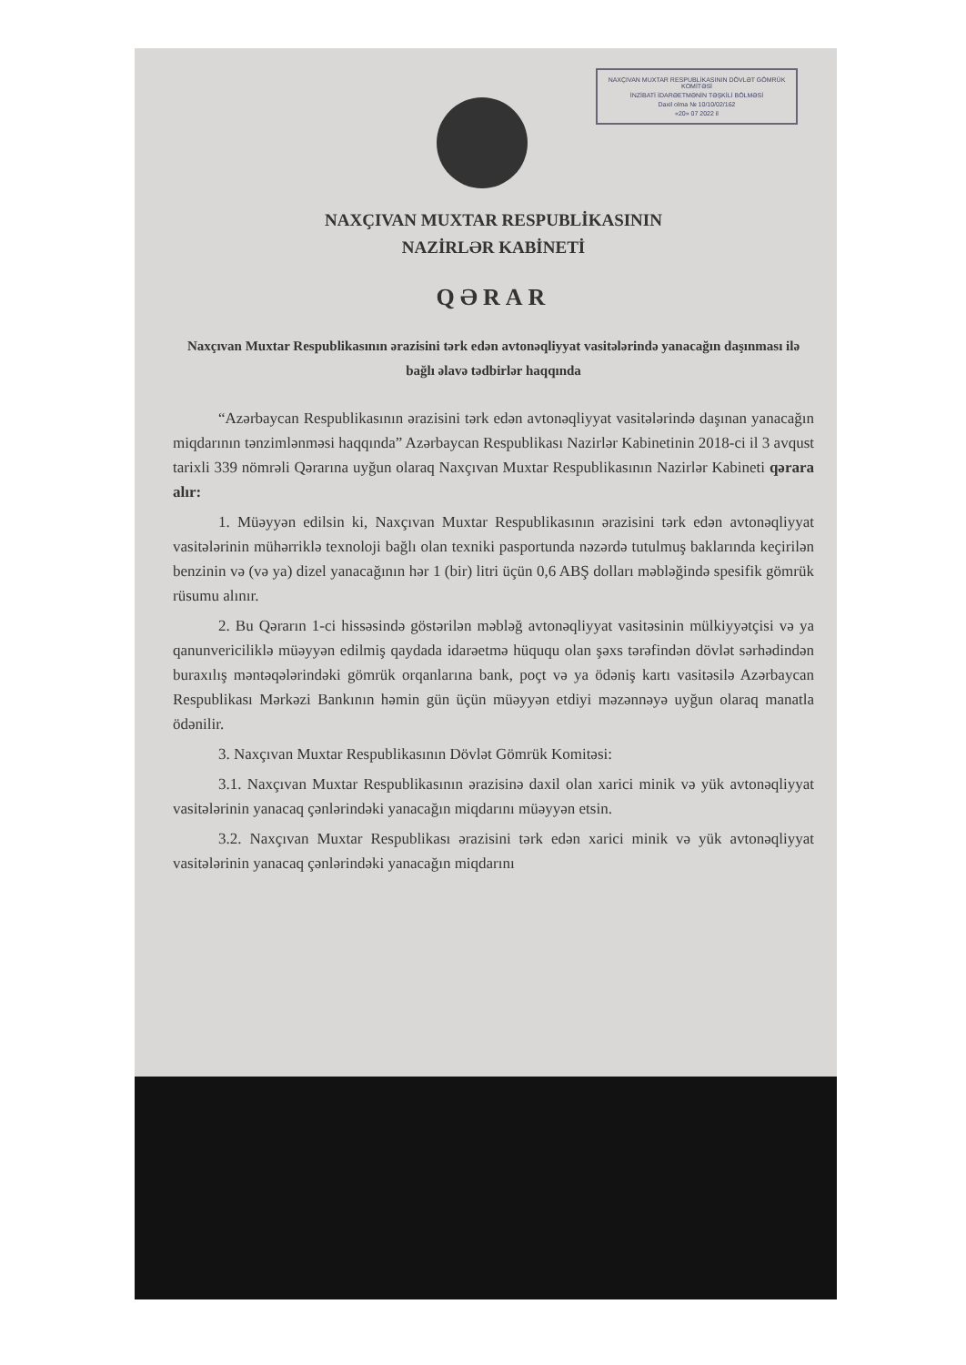NAXÇIVAN MUXTAR RESPUBLİKASININ DÖVLƏT GÖMRÜK KOMİTƏSİ
İNZİBATİ İDARƏETMƏNİN TƏŞKİLİ BÖLMƏSİ
Daxil olma № 10/10/02/162
«20» 07 2022 il
NAXÇIVAN MUXTAR RESPUBLİKASININ
NAZİRLƏR KABİNETİ
QƏRAR
Naxçıvan Muxtar Respublikasının ərazisini tərk edən avtonəqliyyat vasitələrində yanacağın daşınması ilə bağlı əlavə tədbirlər haqqında
“Azərbaycan Respublikasının ərazisini tərk edən avtonəqliyyat vasitələrində daşınan yanacağın miqdarının tənzimlənməsi haqqında” Azərbaycan Respublikası Nazirlər Kabinetinin 2018-ci il 3 avqust tarixli 339 nömrəli Qərarına uyğun olaraq Naxçıvan Muxtar Respublikasının Nazirlər Kabineti qərara alır:
1. Müəyyən edilsin ki, Naxçıvan Muxtar Respublikasının ərazisini tərk edən avtonəqliyyat vasitələrinin mühərriklə texnoloji bağlı olan texniki pasportunda nəzərdə tutulmuş baklarında keçirilən benzinin və (və ya) dizel yanacağının hər 1 (bir) litri üçün 0,6 ABŞ dolları məbləğində spesifik gömrük rüsumu alınır.
2. Bu Qərarın 1-ci hissəsində göstərilən məbləğ avtonəqliyyat vasitəsinin mülkiyyətçisi və ya qanunvericiliklə müəyyən edilmiş qaydada idarəetmə hüququ olan şəxs tərəfindən dövlət sərhədindən buraxılış məntəqələrindəki gömrük orqanlarına bank, poçt və ya ödəniş kartı vasitəsilə Azərbaycan Respublikası Mərkəzi Bankının həmin gün üçün müəyyən etdiyi məzənnəyə uyğun olaraq manatla ödənilir.
3. Naxçıvan Muxtar Respublikasının Dövlət Gömrük Komitəsi:
3.1. Naxçıvan Muxtar Respublikasının ərazisinə daxil olan xarici minik və yük avtonəqliyyat vasitələrinin yanacaq çənlərindəki yanacağın miqdarını müəyyən etsin.
3.2. Naxçıvan Muxtar Respublikası ərazisini tərk edən xarici minik və yük avtonəqliyyat vasitələrinin yanacaq çənlərindəki yanacağın miqdarını